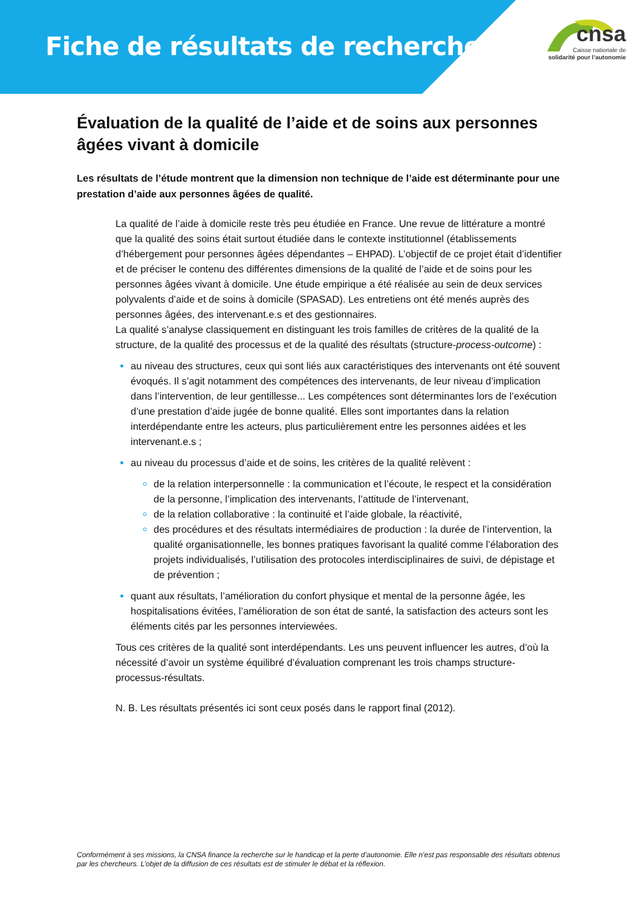Fiche de résultats de recherche
cnsa
Caisse nationale de
solidarité pour l’autonomie
Évaluation de la qualité de l’aide et de soins aux personnes âgées vivant à domicile
Les résultats de l’étude montrent que la dimension non technique de l’aide est déterminante pour une prestation d’aide aux personnes âgées de qualité.
La qualité de l’aide à domicile reste très peu étudiée en France. Une revue de littérature a montré que la qualité des soins était surtout étudiée dans le contexte institutionnel (établissements d’hébergement pour personnes âgées dépendantes – EHPAD). L’objectif de ce projet était d’identifier et de préciser le contenu des différentes dimensions de la qualité de l’aide et de soins pour les personnes âgées vivant à domicile. Une étude empirique a été réalisée au sein de deux services polyvalents d’aide et de soins à domicile (SPASAD). Les entretiens ont été menés auprès des personnes âgées, des intervenant.e.s et des gestionnaires.
La qualité s’analyse classiquement en distinguant les trois familles de critères de la qualité de la structure, de la qualité des processus et de la qualité des résultats (structure-process-outcome) :
au niveau des structures, ceux qui sont liés aux caractéristiques des intervenants ont été souvent évoqués. Il s’agit notamment des compétences des intervenants, de leur niveau d’implication dans l’intervention, de leur gentillesse... Les compétences sont déterminantes lors de l’exécution d’une prestation d’aide jugée de bonne qualité. Elles sont importantes dans la relation interdépendante entre les acteurs, plus particulièrement entre les personnes aidées et les intervenant.e.s ;
au niveau du processus d’aide et de soins, les critères de la qualité relèvent :
de la relation interpersonnelle : la communication et l’écoute, le respect et la considération de la personne, l’implication des intervenants, l’attitude de l’intervenant,
de la relation collaborative : la continuité et l’aide globale, la réactivité,
des procédures et des résultats intermédiaires de production : la durée de l’intervention, la qualité organisationnelle, les bonnes pratiques favorisant la qualité comme l’élaboration des projets individualisés, l’utilisation des protocoles interdisciplinaires de suivi, de dépistage et de prévention ;
quant aux résultats, l’amélioration du confort physique et mental de la personne âgée, les hospitalisations évitées, l’amélioration de son état de santé, la satisfaction des acteurs sont les éléments cités par les personnes interviewées.
Tous ces critères de la qualité sont interdépendants. Les uns peuvent influencer les autres, d’où la nécessité d’avoir un système équilibré d’évaluation comprenant les trois champs structure-processus-résultats.
N. B. Les résultats présentés ici sont ceux posés dans le rapport final (2012).
Conformément à ses missions, la CNSA finance la recherche sur le handicap et la perte d’autonomie. Elle n’est pas responsable des résultats obtenus par les chercheurs. L’objet de la diffusion de ces résultats est de stimuler le débat et la réflexion.